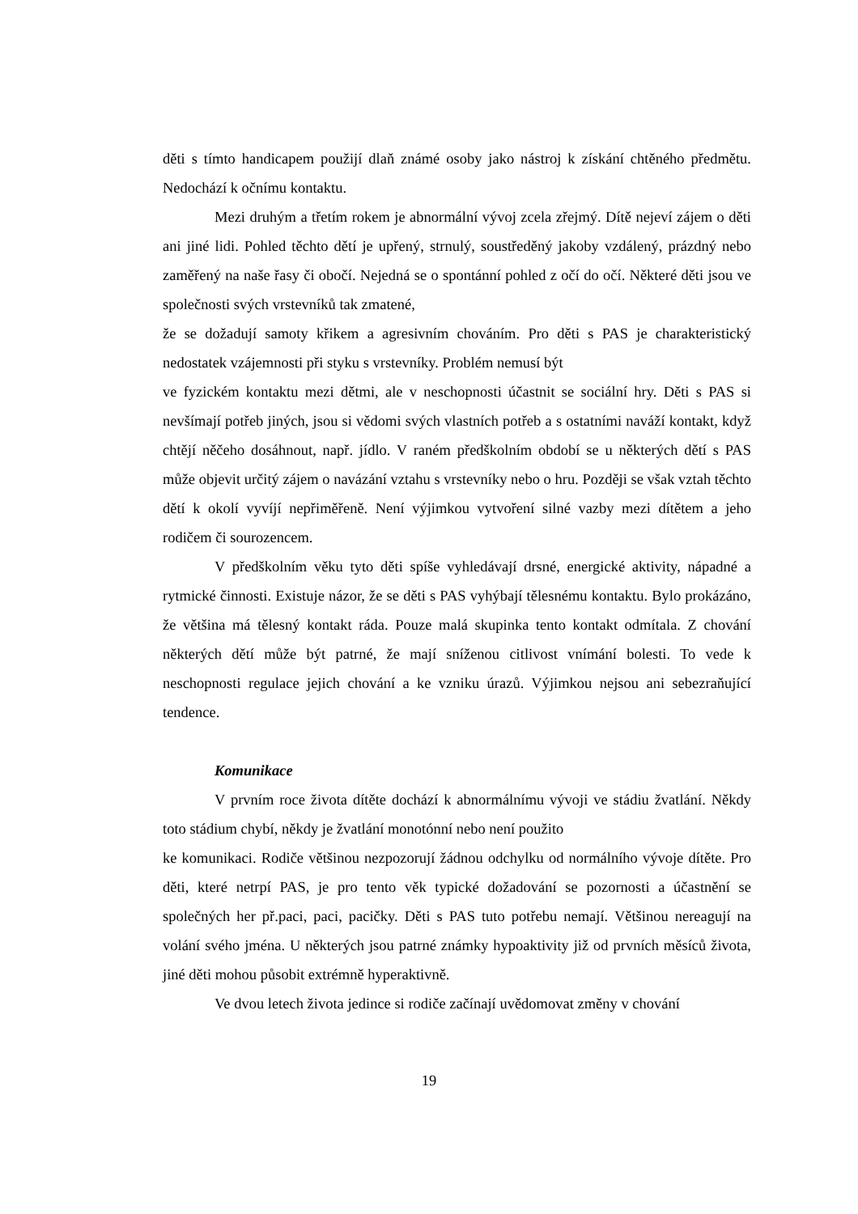děti s tímto handicapem použijí dlaň známé osoby jako nástroj k získání chtěného předmětu. Nedochází k očnímu kontaktu.
Mezi druhým a třetím rokem je abnormální vývoj zcela zřejmý. Dítě nejeví zájem o děti ani jiné lidi. Pohled těchto dětí je upřený, strnulý, soustředěný jakoby vzdálený, prázdný nebo zaměřený na naše řasy či obočí. Nejedná se o spontánní pohled z očí do očí. Některé děti jsou ve společnosti svých vrstevníků tak zmatené,
že se dožadují samoty křikem a agresivním chováním. Pro děti s PAS je charakteristický nedostatek vzájemnosti při styku s vrstevníky. Problém nemusí být
ve fyzickém kontaktu mezi dětmi, ale v neschopnosti účastnit se sociální hry. Děti s PAS si nevšímají potřeb jiných, jsou si vědomi svých vlastních potřeb a s ostatními naváží kontakt, když chtějí něčeho dosáhnout, např. jídlo. V raném předškolním období se u některých dětí s PAS může objevit určitý zájem o navázání vztahu s vrstevníky nebo o hru. Později se však vztah těchto dětí k okolí vyvíjí nepřiměřeně. Není výjimkou vytvoření silné vazby mezi dítětem a jeho rodičem či sourozencem.
V předškolním věku tyto děti spíše vyhledávají drsné, energické aktivity, nápadné a rytmické činnosti. Existuje názor, že se děti s PAS vyhýbají tělesnému kontaktu. Bylo prokázáno, že většina má tělesný kontakt ráda. Pouze malá skupinka tento kontakt odmítala. Z chování některých dětí může být patrné, že mají sníženou citlivost vnímání bolesti. To vede k neschopnosti regulace jejich chování a ke vzniku úrazů. Výjimkou nejsou ani sebezraňující tendence.
Komunikace
V prvním roce života dítěte dochází k abnormálnímu vývoji ve stádiu žvatlání. Někdy toto stádium chybí, někdy je žvatlání monotónní nebo není použito
ke komunikaci. Rodiče většinou nezpozorují žádnou odchylku od normálního vývoje dítěte. Pro děti, které netrpí PAS, je pro tento věk typické dožadování se pozornosti a účastnění se společných her př.paci, paci, pacičky. Děti s PAS tuto potřebu nemají. Většinou nereagují na volání svého jména. U některých jsou patrné známky hypoaktivity již od prvních měsíců života, jiné děti mohou působit extrémně hyperaktivně.
Ve dvou letech života jedince si rodiče začínají uvědomovat změny v chování
19